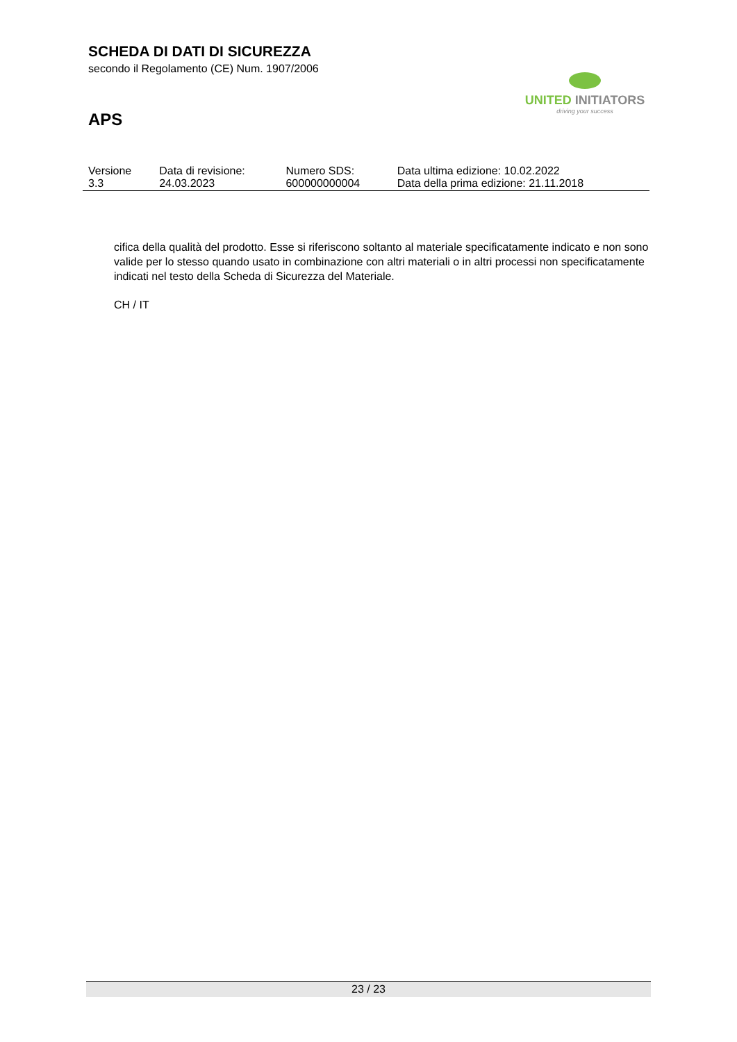SCHEDA DI DATI DI SICUREZZA
secondo il Regolamento (CE) Num. 1907/2006
APS
UNITED INITIATORS
driving your success
| Versione 3.3 | Data di revisione: 24.03.2023 | Numero SDS: 600000000004 | Data ultima edizione: 10.02.2022 Data della prima edizione: 21.11.2018 |
cifica della qualità del prodotto. Esse si riferiscono soltanto al materiale specificatamente indicato e non sono valide per lo stesso quando usato in combinazione con altri materiali o in altri processi non specificatamente indicati nel testo della Scheda di Sicurezza del Materiale.
CH / IT
23 / 23